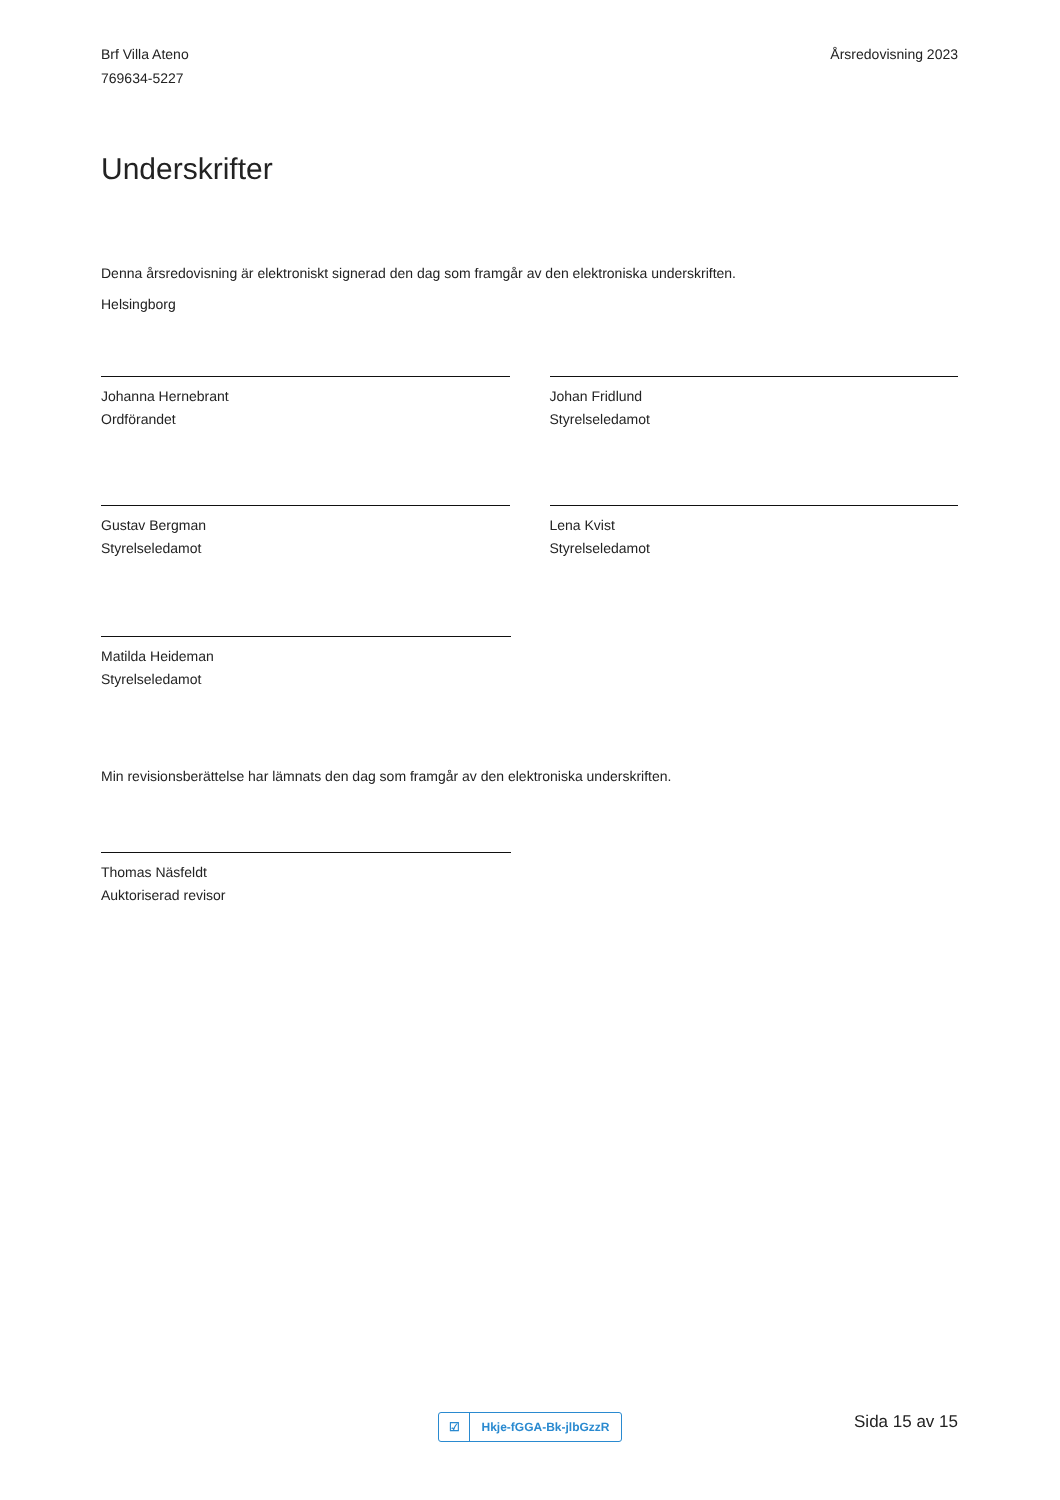Brf Villa Ateno
769634-5227
Årsredovisning 2023
Underskrifter
Denna årsredovisning är elektroniskt signerad den dag som framgår av den elektroniska underskriften.
Helsingborg
Johanna Hernebrant
Ordförandet
Johan Fridlund
Styrelseledamot
Gustav Bergman
Styrelseledamot
Lena Kvist
Styrelseledamot
Matilda Heideman
Styrelseledamot
Min revisionsberättelse har lämnats den dag som framgår av den elektroniska underskriften.
Thomas Näsfeldt
Auktoriserad revisor
☑
Hkje-fGGA-Bk-jlbGzzR
Sida 15 av 15